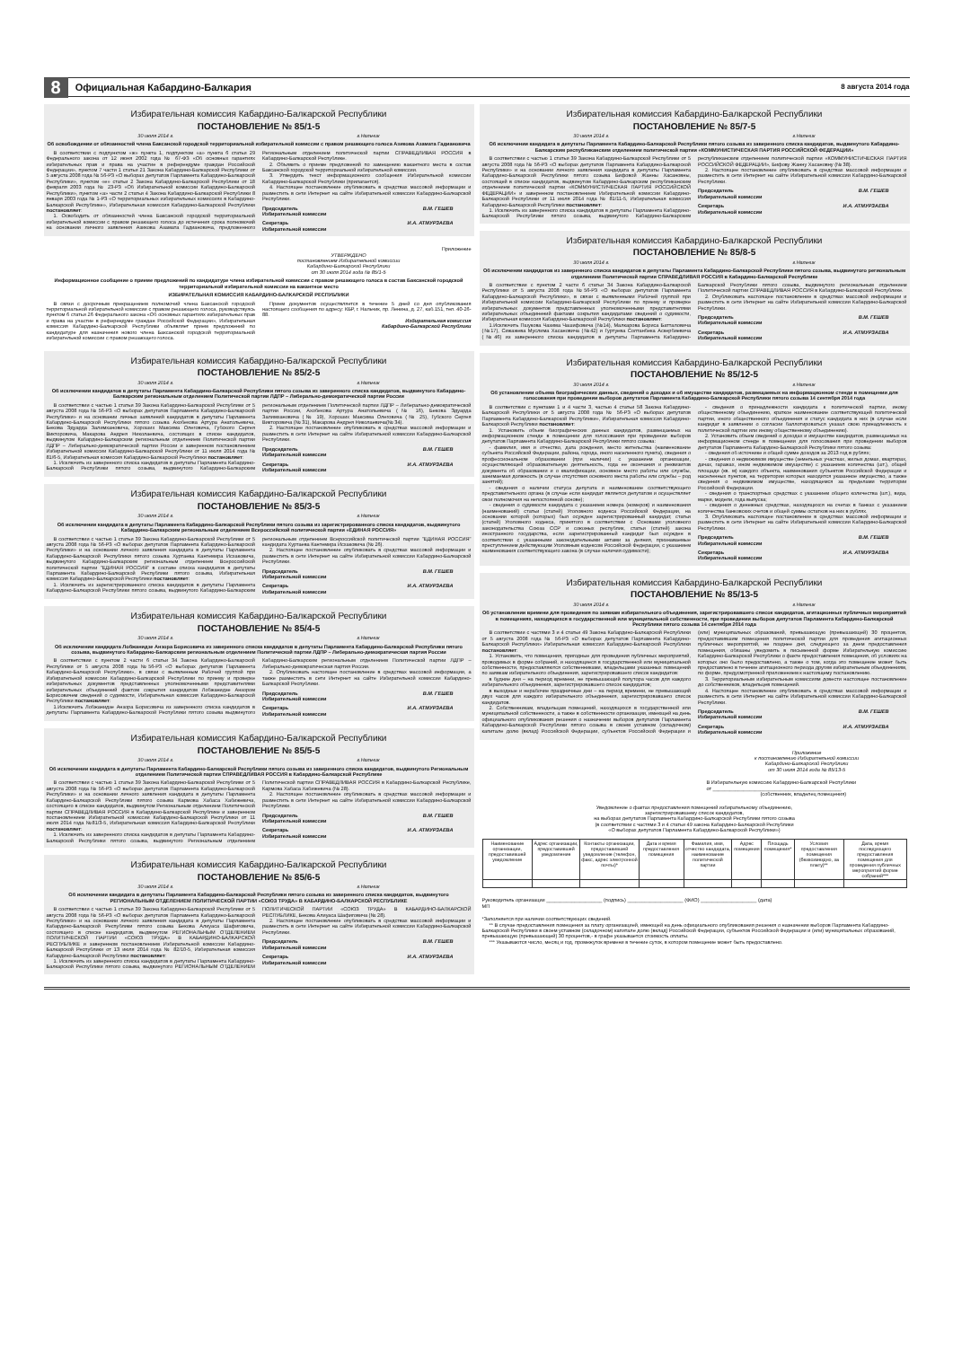8 Официальная Кабардино-Балкария 8 августа 2014 года
Избирательная комиссия Кабардино-Балкарской Республики
ПОСТАНОВЛЕНИЕ № 85/1-5
30 июля 2014 г. г.Нальчик
Об освобождении от обязанностей члена Баксанской городской территориальной избирательной комиссии с правом решающего голоса Азикова Азамата Гадиановича
В соответствии с подпунктом «ж» пункта 1, подпунктом «а» пункта 6 статьи 29 Федерального закона от 12 июня 2002 года № 67-ФЗ «Об основных гарантиях избирательных прав и права на участие в референдуме граждан Российской Федерации», пунктом 7 части 1 статьи 21 Закона Кабардино-Балкарской Республики от 5 августа 2008 года № 56-РЗ «О выборах депутатов Парламента Кабардино-Балкарской Республики», пунктом «е» статьи 2 Закона Кабардино-Балкарской Республики от 18 февраля 2003 года № 23-РЗ «Об Избирательной комиссии Кабардино-Балкарской Республики», пунктом «а» части 2 статьи 4 Закона Кабардино-Балкарской Республики 8 января 2003 года № 1-РЗ «О территориальных избирательных комиссиях в Кабардино-Балкарской Республике», Избирательная комиссия Кабардино-Балкарской Республики постановляет:
1. Освободить от обязанностей члена Баксанской городской территориальной избирательной комиссии с правом решающего голоса до истечения срока полномочий на основании личного заявления Азикова Азамата Гадиановича, предложенного Региональным отделением политической партии СПРАВЕДЛИВАЯ РОССИЯ в Кабардино-Балкарской Республике.
2. Объявить о приеме предложений по замещению вакантного места в состав Баксанской городской территориальной избирательной комиссии.
3. Утвердить текст информационного сообщения Избирательной комиссии Кабардино-Балкарской Республики (прилагается).
4. Настоящее постановление опубликовать в средствах массовой информации и разместить в сети Интернет на сайте Избирательной комиссии Кабардино-Балкарской Республики.
Председатель
Избирательной комиссии В.М. ГЕШЕВ
Секретарь
Избирательной комиссии И.А. АТМУРЗАЕВА
Приложение
УТВЕРЖДЕНО
постановлением Избирательной комиссии
Кабардино-Балкарской Республики
от 30 июля 2014 года № 85/1-5
Информационное сообщение о приеме предложений по кандидатуре члена избирательной комиссии с правом решающего голоса в состав Баксанской городской территориальной избирательной комиссии на вакантное место
ИЗБИРАТЕЛЬНАЯ КОМИССИЯ КАБАРДИНО-БАЛКАРСКОЙ РЕСПУБЛИКИ
В связи с досрочным прекращением полномочий члена Баксанской городской территориальной избирательной комиссии с правом решающего голоса, руководствуясь пунктом 6 статьи 26 Федерального закона «Об основных гарантиях избирательных прав и права на участие в референдуме граждан Российской Федерации», Избирательная комиссия Кабардино-Балкарской Республики объявляет прием предложений по кандидатуре для назначения нового члена Баксанской городской территориальной избирательной комиссии с правом решающего голоса.
Прием документов осуществляется в течение 5 дней со дня опубликования настоящего сообщения по адресу: КБР, г. Нальчик, пр. Ленина, д. 27, каб.151, тел. 40-26-88.
Избирательная комиссия
Кабардино-Балкарской Республики
Избирательная комиссия Кабардино-Балкарской Республики
ПОСТАНОВЛЕНИЕ № 85/2-5
30 июля 2014 г. г.Нальчик
Об исключении кандидатов в депутаты Парламента Кабардино-Балкарской Республики пятого созыва из заверенного списка кандидатов, выдвинутого Кабардино-Балкарским региональным отделением Политической партии ЛДПР – Либерально-демократической партии России
В соответствии с частью 1 статьи 39 Закона Кабардино-Балкарской Республики от 5 августа 2008 года № 56-РЗ «О выборах депутатов Парламента Кабардино-Балкарской Республики» и на основании личных заявлений кандидатов в депутаты Парламента Кабардино-Балкарской Республики пятого созыва Ахобекова Артура Анатольевича, Бекова Эдуарда Залимхановича, Хороших Максима Олеговича, Губского Сергея Викторовича, Макарова Андрея Николаевича, состоящих в списке кандидатов, выдвинутом Кабардино-Балкарским региональным отделением Политической партии ЛДПР – Либерально-демократической партии России и заверенном постановлением Избирательной комиссии Кабардино-Балкарской Республики от 11 июля 2014 года № 81/6-5, Избирательная комиссия Кабардино-Балкарской Республики постановляет:
1. Исключить из заверенного списка кандидатов в депутаты Парламента Кабардино-Балкарской Республики пятого созыва, выдвинутого Кабардино-Балкарским региональным отделением Политической партии ЛДПР – Либерально-демократической партии России, Ахобекова Артура Анатольевича (№ 16), Бекова Эдуарда Залимхановича (№ 19), Хороших Максима Олеговича (№ 25), Губского Сергея Викторовича (№ 31), Макарова Андрея Николаевича(№ 34).
2. Настоящее постановление опубликовать в средствах массовой информации и разместить в сети Интернет на сайте Избирательной комиссии Кабардино-Балкарской Республики.
Председатель
Избирательной комиссии В.М. ГЕШЕВ
Секретарь
Избирательной комиссии И.А. АТМУРЗАЕВА
Избирательная комиссия Кабардино-Балкарской Республики
ПОСТАНОВЛЕНИЕ № 85/3-5
30 июля 2014 г. г.Нальчик
Об исключении кандидата в депутаты Парламента Кабардино-Балкарской Республики пятого созыва из зарегистрированного списка кандидатов, выдвинутого Кабардино-Балкарским региональным отделением Всероссийской политической партии «ЕДИНАЯ РОССИЯ»
В соответствии с частью 1 статьи 39 Закона Кабардино-Балкарской Республики от 5 августа 2008 года № 56-РЗ «О выборах депутатов Парламента Кабардино-Балкарской Республики» и на основании личного заявления кандидата в депутаты Парламента Кабардино-Балкарской Республики пятого созыва Хуртаева Кантемира Исхаковича, выдвинутого Кабардино-Балкарским региональным отделением Всероссийской политической партии "ЕДИНАЯ РОССИЯ" в составе списка кандидатов в депутаты Парламента Кабардино-Балкарской Республики пятого созыва, Избирательная комиссия Кабардино-Балкарской Республики постановляет:
1. Исключить из зарегистрированного списка кандидатов в депутаты Парламента Кабардино-Балкарской Республики пятого созыва, выдвинутого Кабардино-Балкарским региональным отделением Всероссийской политической партии "ЕДИНАЯ РОССИЯ" кандидата Хуртаева Кантемира Исхаковича (№ 26).
2. Настоящее постановление опубликовать в средствах массовой информации и разместить в сети Интернет на сайте Избирательной комиссии Кабардино-Балкарской Республики.
Председатель
Избирательной комиссии В.М. ГЕШЕВ
Секретарь
Избирательной комиссии И.А. АТМУРЗАЕВА
Избирательная комиссия Кабардино-Балкарской Республики
ПОСТАНОВЛЕНИЕ № 85/4-5
30 июля 2014 г. г.Нальчик
Об исключении кандидата Лобжанидзе Анзора Борисовича из заверенного списка кандидатов в депутаты Парламента Кабардино-Балкарской Республики пятого созыва, выдвинутого Кабардино-Балкарским региональным отделением Политической партии ЛДПР – Либерально-демократическая партия России
В соответствии с пунктом 2 части 6 статьи 34 Закона Кабардино-Балкарской Республики от 5 августа 2008 года №56-РЗ «О выборах депутатов Парламента Кабардино-Балкарской Республики», в связи с выявленным Рабочей группой при Избирательной комиссии Кабардино-Балкарской Республики по приему и проверке избирательных документов представленных уполномоченными представителями избирательных объединений фактом сокрытия кандидатом Лобжанидзе Анзором Борисовичем сведений о судимости, Избирательная комиссия Кабардино-Балкарской Республики постановляет:
1.Исключить Лобжанидзе Анзора Борисовича из заверенного списка кандидатов в депутаты Парламента Кабардино-Балкарской Республики пятого созыва выдвинутого Кабардино-Балкарским региональным отделением Политической партии ЛДПР – Либерально-демократическая партия России.
2. Опубликовать настоящее постановление в средствах массовой информации, а также разместить в сети Интернет на сайте Избирательной комиссии Кабардино-Балкарской Республики.
Председатель
Избирательной комиссии В.М. ГЕШЕВ
Секретарь
Избирательной комиссии И.А. АТМУРЗАЕВА
Избирательная комиссия Кабардино-Балкарской Республики
ПОСТАНОВЛЕНИЕ № 85/5-5
30 июля 2014 г. г.Нальчик
Об исключении кандидата в депутаты Парламента Кабардино-Балкарской Республики пятого созыва из заверенного списка кандидатов, выдвинутого Региональным отделением Политической партии СПРАВЕДЛИВАЯ РОССИЯ в Кабардино-Балкарской Республике
В соответствии с частью 1 статьи 39 Закона Кабардино-Балкарской Республики от 5 августа 2008 года № 56-РЗ «О выборах депутатов Парламента Кабардино-Балкарской Республики» и на основании личного заявления кандидата в депутаты Парламента Кабардино-Балкарской Республики пятого созыва Кармова Хабаса Хабижевича, состоящего в списке кандидатов, выдвинутом Региональным отделением Политической партии СПРАВЕДЛИВАЯ РОССИЯ в Кабардино-Балкарской Республике и заверенном постановлением Избирательной комиссии Кабардино-Балкарской Республики от 11 июля 2014 года №81/3-5, Избирательная комиссия Кабардино-Балкарской Республики постановляет:
1. Исключить из заверенного списка кандидатов в депутаты Парламента Кабардино-Балкарской Республики пятого созыва, выдвинутого Региональным отделением Политической партии СПРАВЕДЛИВАЯ РОССИЯ в Кабардино-Балкарской Республике, Кармова Хабаса Хабижевича (№ 28).
2. Настоящее постановление опубликовать в средствах массовой информации и разместить в сети Интернет на сайте Избирательной комиссии Кабардино-Балкарской Республики.
Председатель
Избирательной комиссии В.М. ГЕШЕВ
Секретарь
Избирательной комиссии И.А. АТМУРЗАЕВА
Избирательная комиссия Кабардино-Балкарской Республики
ПОСТАНОВЛЕНИЕ № 85/6-5
30 июля 2014 г. г.Нальчик
Об исключении кандидата в депутаты Парламента Кабардино-Балкарской Республики пятого созыва из заверенного списка кандидатов, выдвинутого РЕГИОНАЛЬНЫМ ОТДЕЛЕНИЕМ ПОЛИТИЧЕСКОЙ ПАРТИИ «СОЮЗ ТРУДА» В КАБАРДИНО-БАЛКАРСКОЙ РЕСПУБЛИКЕ
В соответствии с частью 1 статьи 39 Закона Кабардино-Балкарской Республики от 5 августа 2008 года № 56-РЗ «О выборах депутатов Парламента Кабардино-Балкарской Республики» и на основании личного заявления кандидата в депутаты Парламента Кабардино-Балкарской Республики пятого созыва Бекова Алиуаса Шафиговича, состоящего в списке кандидатов, выдвинутом РЕГИОНАЛЬНЫМ ОТДЕЛЕНИЕМ ПОЛИТИЧЕСКОЙ ПАРТИИ «СОЮЗ ТРУДА» В КАБАРДИНО-БАЛКАРСКОЙ РЕСПУБЛИКЕ и заверенном постановлением Избирательной комиссии Кабардино-Балкарской Республики от 13 июля 2014 года № 82/10-5, Избирательная комиссия Кабардино-Балкарской Республики постановляет:
1. Исключить из заверенного списка кандидатов в депутаты Парламента Кабардино-Балкарской Республики пятого созыва, выдвинутого РЕГИОНАЛЬНЫМ ОТДЕЛЕНИЕМ ПОЛИТИЧЕСКОЙ ПАРТИИ «СОЮЗ ТРУДА» В КАБАРДИНО-БАЛКАРСКОЙ РЕСПУБЛИКЕ, Бекова Алиуаса Шафиговича (№ 28).
2. Настоящее постановление опубликовать в средствах массовой информации и разместить в сети Интернет на сайте Избирательной комиссии Кабардино-Балкарской Республики.
Председатель
Избирательной комиссии В.М. ГЕШЕВ
Секретарь
Избирательной комиссии И.А. АТМУРЗАЕВА
Избирательная комиссия Кабардино-Балкарской Республики
ПОСТАНОВЛЕНИЕ № 85/7-5
30 июля 2014 г. г.Нальчик
Об исключении кандидата в депутаты Парламента Кабардино-Балкарской Республики пятого созыва из заверенного списка кандидатов, выдвинутого Кабардино-Балкарским республиканским отделением политической партии «КОММУНИСТИЧЕСКАЯ ПАРТИЯ РОССИЙСКОЙ ФЕДЕРАЦИИ»
В соответствии с частью 1 статьи 39 Закона Кабардино-Балкарской Республики от 5 августа 2008 года № 56-РЗ «О выборах депутатов Парламента Кабардино-Балкарской Республики» и на основании личного заявления кандидата в депутаты Парламента Кабардино-Балкарской Республики пятого созыва Бифовой Жанны Хасановны, состоящей в списке кандидатов, выдвинутом Кабардино-Балкарским республиканским отделением политической партии «КОММУНИСТИЧЕСКАЯ ПАРТИЯ РОССИЙСКОЙ ФЕДЕРАЦИИ» и заверенном постановлением Избирательной комиссии Кабардино-Балкарской Республики от 11 июля 2014 года № 81/11-5, Избирательная комиссия Кабардино-Балкарской Республики постановляет:
1. Исключить из заверенного списка кандидатов в депутаты Парламента Кабардино-Балкарской Республики пятого созыва, выдвинутого Кабардино-Балкарским республиканским отделением политической партии «КОММУНИСТИЧЕСКАЯ ПАРТИЯ РОССИЙСКОЙ ФЕДЕРАЦИИ», Бифову Жанну Хасановну (№ 38).
2. Настоящее постановление опубликовать в средствах массовой информации и разместить в сети Интернет на сайте Избирательной комиссии Кабардино-Балкарской Республики.
Председатель
Избирательной комиссии В.М. ГЕШЕВ
Секретарь
Избирательной комиссии И.А. АТМУРЗАЕВА
Избирательная комиссия Кабардино-Балкарской Республики
ПОСТАНОВЛЕНИЕ № 85/8-5
30 июля 2014 г. г.Нальчик
Об исключении кандидатов из заверенного списка кандидатов в депутаты Парламента Кабардино-Балкарской Республики пятого созыва, выдвинутого региональным отделением Политической партии СПРАВЕДЛИВАЯ РОССИЯ в Кабардино-Балкарской Республике
В соответствии с пунктом 2 части 6 статьи 34 Закона Кабардино-Балкарской Республики от 5 августа 2008 года №56-РЗ «О выборах депутатов Парламента Кабардино-Балкарской Республики», в связи с выявленными Рабочей группой при Избирательной комиссии Кабардино-Балкарской Республики по приему и проверке избирательных документов представленных уполномоченными представителями избирательных объединений фактами сокрытия кандидатами сведений о судимости, Избирательная комиссия Кабардино-Балкарской Республики постановляет:
1.Исключить Пшукова Чазима Чашифовича (№14), Малкарова Бориса Батталовича (№17), Сижажева Муслима Хасановича (№42) и Гуртуева Солтанбека Аскербиевича (№46) из заверенного списка кандидатов в депутаты Парламента Кабардино-Балкарской Республики пятого созыва, выдвинутого региональным отделением Политической партии СПРАВЕДЛИВАЯ РОССИЯ в Кабардино-Балкарской Республике.
2. Опубликовать настоящее постановление в средствах массовой информации и разместить в сети Интернет на сайте Избирательной комиссии Кабардино-Балкарской Республики.
Председатель
Избирательной комиссии В.М. ГЕШЕВ
Секретарь
Избирательной комиссии И.А. АТМУРЗАЕВА
Избирательная комиссия Кабардино-Балкарской Республики
ПОСТАНОВЛЕНИЕ № 85/12-5
30 июля 2014 г. г.Нальчик
Об установлении объема биографических данных, сведений о доходах и об имуществе кандидатов, размещаемых на информационном стенде в помещении для голосования при проведении выборов депутатов Парламента Кабардино-Балкарской Республики пятого созыва 14 сентября 2014 года
В соответствии с пунктами 1 и 4 части 3, частью 4 статьи 58 Закона Кабардино-Балкарской Республики от 5 августа 2008 года № 56-РЗ «О выборах депутатов Парламента Кабардино-Балкарской Республики», Избирательная комиссия Кабардино-Балкарской Республики постановляет:
1. Установить объем биографических данных кандидатов, размещаемых на информационном стенде в помещении для голосования при проведении выборов депутатов Парламента Кабардино-Балкарской Республики пятого созыва:
- фамилия, имя и отчество, дата рождения, место жительства (наименование субъекта Российской Федерации, района, города, иного населенного пункта), сведения о профессиональном образовании (при наличии) с указанием организации, осуществляющей образовательную деятельность, года ее окончания и реквизитов документа об образовании и о квалификации, основное место работы или службы, занимаемая должность (в случае отсутствия основного места работы или службы – род занятий);
- сведения о наличии статуса депутата и наименование соответствующего представительного органа (в случае если кандидат является депутатом и осуществляет свои полномочия на непостоянной основе);
- сведения о судимости кандидата с указанием номера (номеров) и наименования (наименований) статьи (статей) Уголовного кодекса Российской Федерации, на основании которой (которых) был осужден зарегистрированный кандидат, статьи (статей) Уголовного кодекса, принятого в соответствии с Основами уголовного законодательства Союза ССР и союзных республик, статьи (статей) закона иностранного государства, если зарегистрированный кандидат был осужден в соответствии с указанными законодательными актами за деяния, признаваемые преступлением действующим Уголовным кодексом Российской Федерации, с указанием наименования соответствующего закона (в случае наличия судимости);
- сведения о принадлежности кандидата к политической партии, иному общественному объединению, краткое наименование соответствующей политической партии, иного общественного объединения и статус кандидата в них (в случае если кандидат в заявлении о согласии баллотироваться указал свою принадлежность к политической партии или иному общественному объединению).
2. Установить объем сведений о доходах и имуществе кандидатов, размещаемых на информационном стенде в помещении для голосования при проведении выборов депутатов Парламента Кабардино-Балкарской Республики пятого созыва:
- сведения об источнике и общей сумме доходов за 2013 год в рублях;
- сведения о недвижимом имуществе (земельных участках, жилых домах, квартирах, дачах, гаражах, ином недвижимом имуществе) с указанием количества (шт.), общей площади (кв. м) каждого объекта, наименования субъектов Российской Федерации и населенных пунктов, на территории которых находится указанное имущество, а также сведения о недвижимом имуществе, находящемся за пределами территории Российской Федерации.
- сведения о транспортных средствах с указанием общего количества (шт.), вида, марки, модели, года выпуска;
- сведения о денежных средствах, находящихся на счетах в банках с указанием количества банковских счетов и общей суммы остатков на них в рублях.
3. Опубликовать настоящее постановление в средствах массовой информации и разместить в сети Интернет на сайте Избирательной комиссии Кабардино-Балкарской Республики.
Председатель
Избирательной комиссии В.М. ГЕШЕВ
Секретарь
Избирательной комиссии И.А. АТМУРЗАЕВА
Избирательная комиссия Кабардино-Балкарской Республики
ПОСТАНОВЛЕНИЕ № 85/13-5
30 июля 2014 г. г.Нальчик
Об установлении времени для проведения по заявкам избирательного объединения, зарегистрировавшего список кандидатов, агитационных публичных мероприятий в помещениях, находящихся в государственной или муниципальной собственности, при проведении выборов депутатов Парламента Кабардино-Балкарской Республики пятого созыва 14 сентября 2014 года
В соответствии с частями 3 и 4 статьи 49 Закона Кабардино-Балкарской Республики от 5 августа 2008 года № 56-РЗ «О выборах депутатов Парламента Кабардино-Балкарской Республики» Избирательная комиссия Кабардино-Балкарской Республики постановляет:
1. Установить, что помещения, пригодные для проведения публичных мероприятий, проводимых в форме собраний, и находящиеся в государственной или муниципальной собственности, предоставляются собственниками, владельцами указанных помещений по заявкам избирательного объединения, зарегистрировавшего список кандидатов:
в будние дни – на период времени, не превышающий полутора часов для каждого избирательного объединения, зарегистрировавшего список кандидатов;
в выходные и нерабочие праздничные дни – на период времени, не превышающий двух часов для каждого избирательного объединения, зарегистрировавшего список кандидатов.
2. Собственникам, владельцам помещений, находящихся в государственной или муниципальной собственности, а также в собственности организации, имеющей на день официального опубликования решения о назначении выборов депутатов Парламента Кабардино-Балкарской Республики пятого созыва в своем уставном (складочном) капитале долю (вклад) Российской Федерации, субъектов Российской Федерации и (или) муниципальных образований, превышающую (превышающей) 30 процентов, предоставившим помещения политической партии для проведения агитационных публичных мероприятий, не позднее дня, следующего за днем предоставления помещения, обязаны уведомить в письменной форме Избирательную комиссию Кабардино-Балкарской Республики о факте предоставления помещения, об условиях на которых оно было предоставлено, а также о том, когда это помещение может быть предоставлено в течение агитационного периода другим избирательным объединениям, по форме, предусмотренной приложением к настоящему постановлению.
3. Территориальным избирательным комиссиям довести настоящее постановление до собственников, владельцев помещений.
4. Настоящее постановление опубликовать в средствах массовой информации и разместить в сети Интернет на сайте Избирательной комиссии Кабардино-Балкарской Республики.
Председатель
Избирательной комиссии В.М. ГЕШЕВ
Секретарь
Избирательной комиссии И.А. АТМУРЗАЕВА
Приложение
к постановлению Избирательной комиссии
Кабардино-Балкарской Республики
от 30 июля 2014 года № 85/13-5
В Избирательную комиссию Кабардино-Балкарской Республики
от ______________________________________________
(собственник, владелец помещения)
Уведомление о фактах предоставления помещений избирательному объединению,
зарегистрировавшему список кандидатов,
на выборах депутатов Парламента Кабардино-Балкарской Республики пятого созыва
(в соответствии с частями 3 и 4 статьи 49 закона Кабардино-Балкарской Республики
«О выборах депутатов Парламента Кабардино-Балкарской Республики»)
| Наименование организации, предоставившей уведомление | Адрес организации, предоставившей уведомление | Контакты организации, предоставившей уведомление (телефон, факс, адрес электронной почты)* | Дата и время предоставления помещения | Фамилия, имя, отчество кандидата, наименование политической партии | Адрес помещения | Площадь помещения* | Условия предоставления помещения (безвозмездно, за плату)** | Дата, время последующего предоставления помещения для проведения публичных мероприятий форме собраний*** |
| --- | --- | --- | --- | --- | --- | --- | --- | --- |
Руководитель организации ____________________ (подпись) ____________________ (ФИО) ____________________ (дата)
МП
*Заполняется при наличии соответствующих сведений.
** В случае предоставления помещения за плату организацией, имеющей на день официального опубликования решения о назначении выборов Парламента Кабардино-Балкарской Республики в своем уставном (складочном) капитале долю (вклад) Российской Федерации, субъектов Российской Федерации и (или) муниципальных образований, превышающую (превышающей) 30 процентов,- в графе указывается стоимость оплаты.
*** Указываются число, месяц и год, промежуток времени в течение суток, в котором помещение может быть предоставлено.